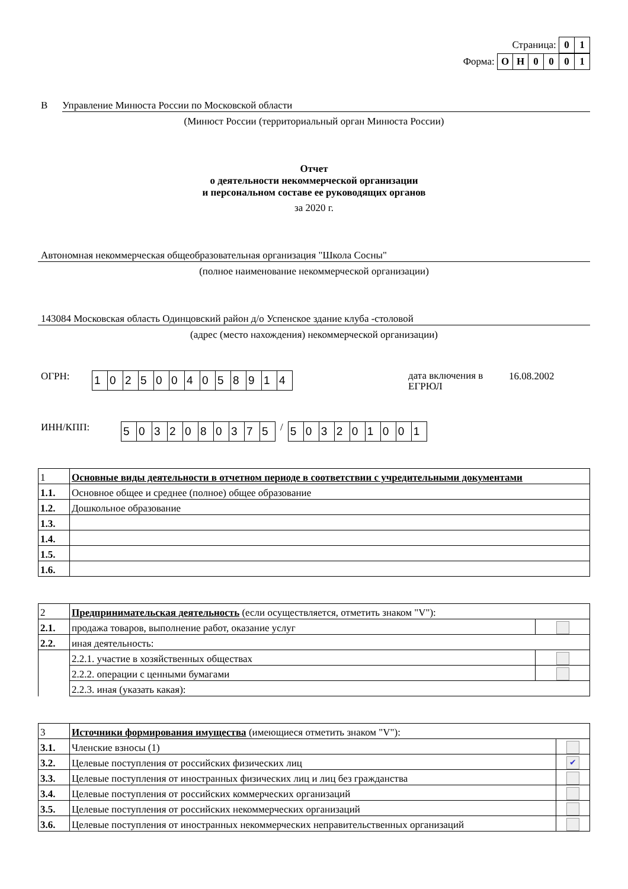Страница: 01
Форма: ОН 0001
В Управление Минюста России по Московской области
(Минюст России (территориальный орган Минюста России)
Отчет
о деятельности некоммерческой организации
и персональном составе ее руководящих органов
за 2020 г.
Автономная некоммерческая общеобразовательная организация "Школа Сосны"
(полное наименование некоммерческой организации)
143084 Московская область Одинцовский район д/о Успенское здание клуба -столовой
(адрес (место нахождения) некоммерческой организации)
ОГРН: 1025004058914 дата включения в ЕГРЮЛ 16.08.2002
ИНН/КПП: 5032080375 / 503201001
| 1 | Основные виды деятельности в отчетном периоде в соответствии с учредительными документами |
| 1.1. | Основное общее и среднее (полное) общее образование |
| 1.2. | Дошкольное образование |
| 1.3. | |
| 1.4. | |
| 1.5. | |
| 1.6. | |
| 2 | Предпринимательская деятельность (если осуществляется, отметить знаком "V"): | |
| 2.1. | продажа товаров, выполнение работ, оказание услуг | |
| 2.2. | иная деятельность: | |
| | 2.2.1. участие в хозяйственных обществах | |
| | 2.2.2. операции с ценными бумагами | |
| | 2.2.3. иная (указать какая): | |
| 3 | Источники формирования имущества (имеющиеся отметить знаком "V"): | |
| 3.1. | Членские взносы (1) | |
| 3.2. | Целевые поступления от российских физических лиц | ✔ |
| 3.3. | Целевые поступления от иностранных физических лиц и лиц без гражданства | |
| 3.4. | Целевые поступления от российских коммерческих организаций | |
| 3.5. | Целевые поступления от российских некоммерческих организаций | |
| 3.6. | Целевые поступления от иностранных некоммерческих неправительственных организаций | |